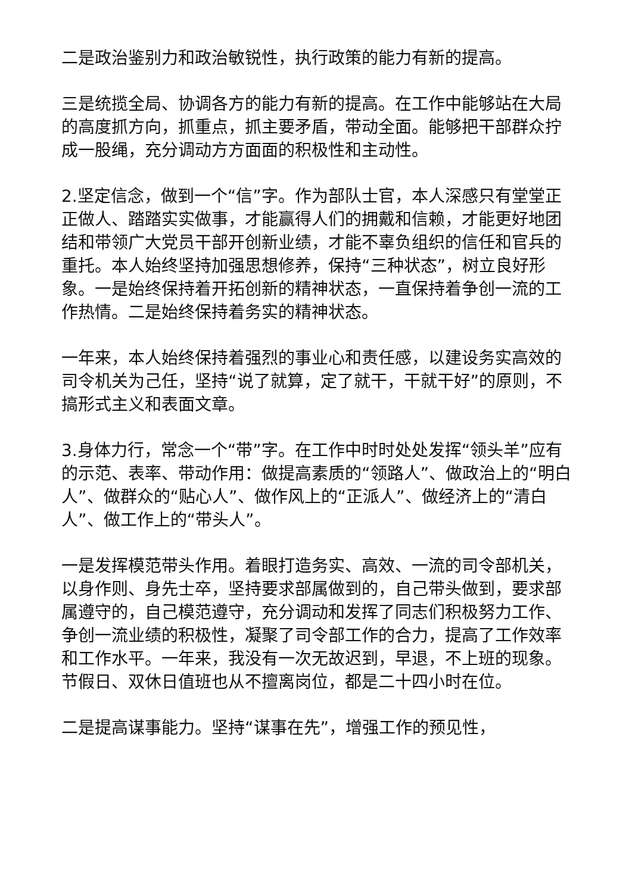二是政治鉴别力和政治敏锐性，执行政策的能力有新的提高。
三是统揽全局、协调各方的能力有新的提高。在工作中能够站在大局的高度抓方向，抓重点，抓主要矛盾，带动全面。能够把干部群众拧成一股绳，充分调动方方面面的积极性和主动性。
2.坚定信念，做到一个“信”字。作为部队士官，本人深感只有堂堂正正做人、踏踏实实做事，才能赢得人们的拥戴和信赖，才能更好地团结和带领广大党员干部开创新业绩，才能不辜负组织的信任和官兵的重托。本人始终坚持加强思想修养，保持“三种状态”，树立良好形象。一是始终保持着开拓创新的精神状态，一直保持着争创一流的工作热情。二是始终保持着务实的精神状态。
一年来，本人始终保持着强烈的事业心和责任感，以建设务实高效的司令机关为己任，坚持“说了就算，定了就干，干就干好”的原则，不搞形式主义和表面文章。
3.身体力行，常念一个“带”字。在工作中时时处处发挥“领头羊”应有的示范、表率、带动作用：做提高素质的“领路人”、做政治上的“明白人”、做群众的“贴心人”、做作风上的“正派人”、做经济上的“清白人”、做工作上的“带头人”。
一是发挥模范带头作用。着眼打造务实、高效、一流的司令部机关，以身作则、身先士卒，坚持要求部属做到的，自己带头做到，要求部属遵守的，自己模范遵守，充分调动和发挥了同志们积极努力工作、争创一流业绩的积极性，凝聚了司令部工作的合力，提高了工作效率和工作水平。一年来，我没有一次无故迟到，早退，不上班的现象。节假日、双休日值班也从不擅离岗位，都是二十四小时在位。
二是提高谋事能力。坚持“谋事在先”，增强工作的预见性，